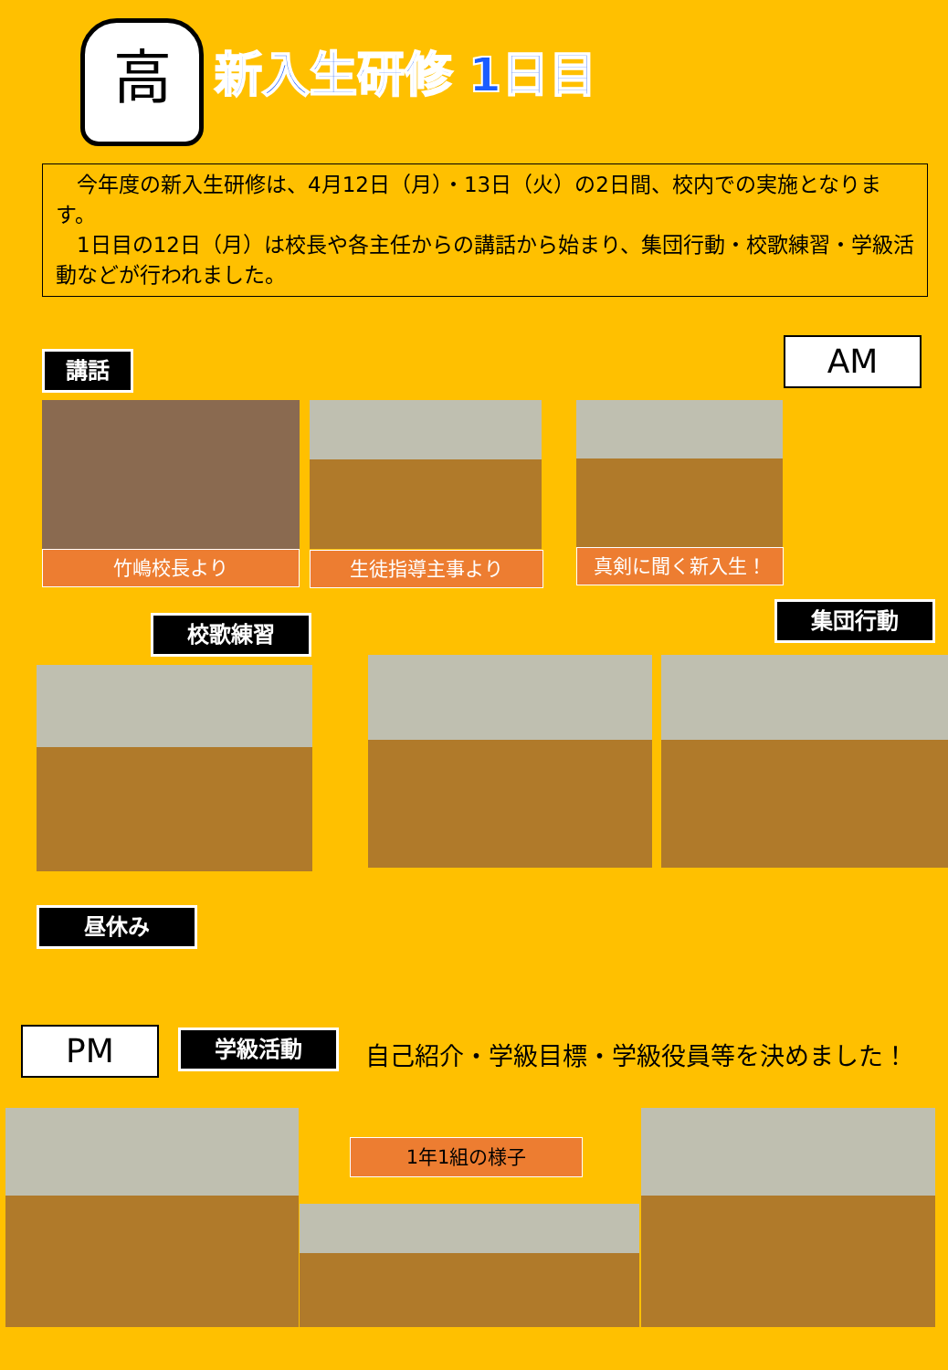高 新入生研修 1日目
　今年度の新入生研修は、4月12日（月）・13日（火）の2日間、校内での実施となります。
　1日目の12日（月）は校長や各主任からの講話から始まり、集団行動・校歌練習・学級活動などが行われました。
講話 AM
竹嶋校長より 生徒指導主事より 真剣に聞く新入生！
集団行動
校歌練習
昼休み
PM 学級活動
自己紹介・学級目標・学級役員等を決めました！
1年1組の様子